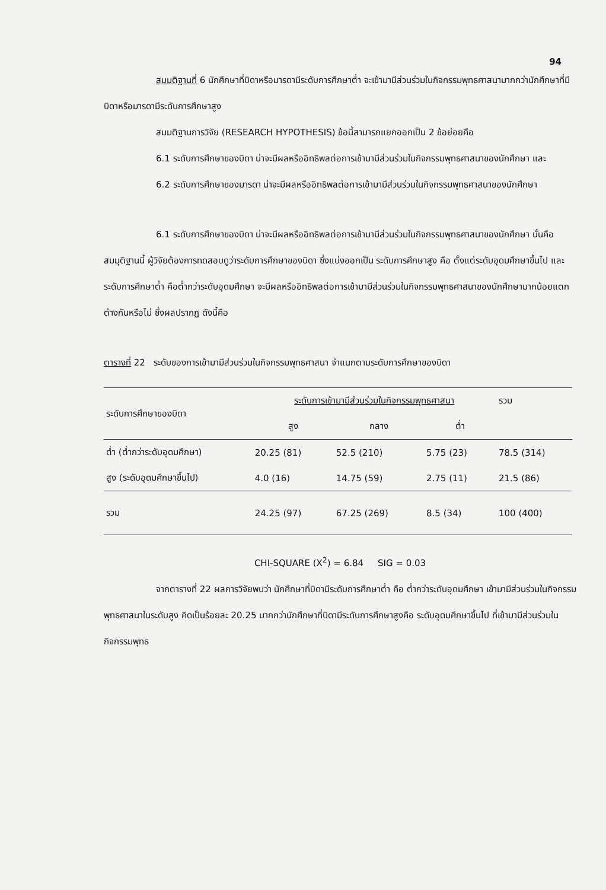94
สมมติฐานที่ 6 นักศึกษาที่บิดาหรือมารดามีระดับการศึกษาต่ำ จะเข้ามามีส่วนร่วมในกิจกรรมพุทธศาสนามากกว่านักศึกษาที่มีบิดาหรือมารดามีระดับการศึกษาสูง
สมมติฐานการวิจัย (RESEARCH HYPOTHESIS) ข้อนี้สามารถแยกออกเป็น 2 ข้อย่อยคือ
6.1 ระดับการศึกษาของบิดา น่าจะมีผลหรืออิทธิพลต่อการเข้ามามีส่วนร่วมในกิจกรรมพุทธศาสนาของนักศึกษา และ
6.2 ระดับการศึกษาของมารดา น่าจะมีผลหรืออิทธิพลต่อการเข้ามามีส่วนร่วมในกิจกรรมพุทธศาสนาของนักศึกษา
6.1 ระดับการศึกษาของบิดา น่าจะมีผลหรืออิทธิพลต่อการเข้ามามีส่วนร่วมในกิจกรรมพุทธศาสนาของนักศึกษา นั้นคือ สมมุติฐานนี้ ผู้วิจัยต้องการทดสอบดูว่าระดับการศึกษาของบิดา ซึ่งแบ่งออกเป็น ระดับการศึกษาสูง คือ ตั้งแต่ระดับอุดมศึกษาขึ้นไป และระดับการศึกษาต่ำ คือต่ำกว่าระดับอุดมศึกษา จะมีผลหรืออิทธิพลต่อการเข้ามามีส่วนร่วมในกิจกรรมพุทธศาสนาของนักศึกษามากน้อยแตกต่างกันหรือไม่ ซึ่งผลปรากฏ ดังนี้คือ
ตารางที่ 22 ระดับของการเข้ามามีส่วนร่วมในกิจกรรมพุทธศาสนา จำแนกตามระดับการศึกษาของบิดา
| ระดับการศึกษาของบิดา | ระดับการเข้ามามีส่วนร่วมในกิจกรรมพุทธศาสนา | | | รวม |
| --- | --- | --- | --- | --- |
| | สูง | กลาง | ต่ำ | |
| ต่ำ (ต่ำกว่าระดับอุดมศึกษา) | 20.25 (81) | 52.5 (210) | 5.75 (23) | 78.5 (314) |
| สูง (ระดับอุดมศึกษาขึ้นไป) | 4.0 (16) | 14.75 (59) | 2.75 (11) | 21.5 (86) |
| รวม | 24.25 (97) | 67.25 (269) | 8.5 (34) | 100 (400) |
CHI-SQUARE (X<sup>2</sup>) = 6.84 SIG = 0.03
จากตารางที่ 22 ผลการวิจัยพบว่า นักศึกษาที่บิดามีระดับการศึกษาต่ำ คือ ต่ำกว่าระดับอุดมศึกษา เข้ามามีส่วนร่วมในกิจกรรมพุทธศาสนาในระดับสูง คิดเป็นร้อยละ 20.25 มากกว่านักศึกษาที่บิดามีระดับการศึกษาสูงคือ ระดับอุดมศึกษาขึ้นไป ที่เข้ามามีส่วนร่วมในกิจกรรมพุทธ